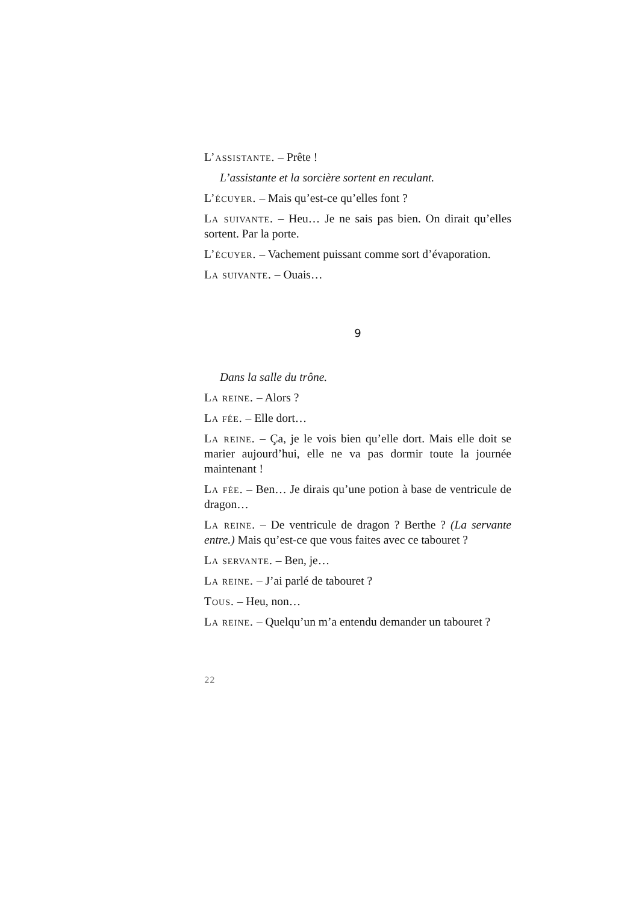L’assistante. – Prête !
L’assistante et la sorcière sortent en reculant.
L’écuyer. – Mais qu’est-ce qu’elles font ?
La suivante. – Heu… Je ne sais pas bien. On dirait qu’elles sortent. Par la porte.
L’écuyer. – Vachement puissant comme sort d’évaporation.
La suivante. – Ouais…
9
Dans la salle du trône.
La reine. – Alors ?
La fée. – Elle dort…
La reine. – Ça, je le vois bien qu’elle dort. Mais elle doit se marier aujourd’hui, elle ne va pas dormir toute la journée maintenant !
La fée. – Ben… Je dirais qu’une potion à base de ventricule de dragon…
La reine. – De ventricule de dragon ? Berthe ? (La servante entre.) Mais qu’est-ce que vous faites avec ce tabouret ?
La servante. – Ben, je…
La reine. – J’ai parlé de tabouret ?
Tous. – Heu, non…
La reine. – Quelqu’un m’a entendu demander un tabouret ?
22